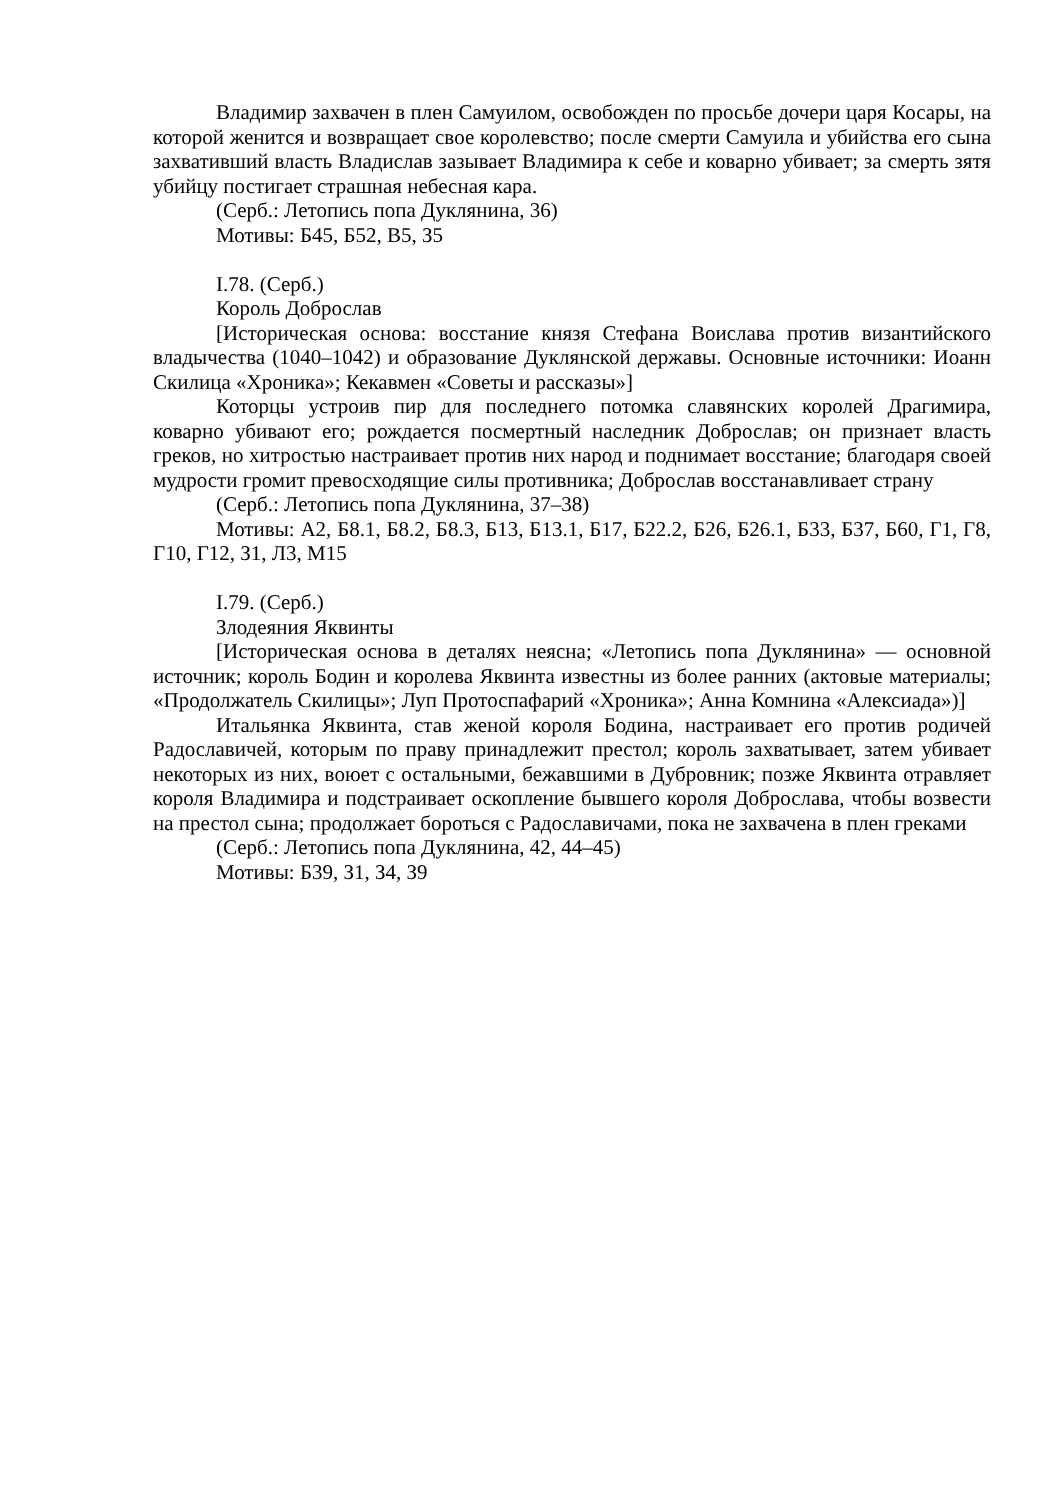Владимир захвачен в плен Самуилом, освобожден по просьбе дочери царя Косары, на которой женится и возвращает свое королевство; после смерти Самуила и убийства его сына захвативший власть Владислав зазывает Владимира к себе и коварно убивает; за смерть зятя убийцу постигает страшная небесная кара.
(Серб.: Летопись попа Дуклянина, 36)
Мотивы: Б45, Б52, В5, З5
I.78. (Серб.)
Король Доброслав
[Историческая основа: восстание князя Стефана Воислава против византийского владычества (1040–1042) и образование Дуклянской державы. Основные источники: Иоанн Скилица «Хроника»; Кекавмен «Советы и рассказы»]
Которцы устроив пир для последнего потомка славянских королей Драгимира, коварно убивают его; рождается посмертный наследник Доброслав; он признает власть греков, но хитростью настраивает против них народ и поднимает восстание; благодаря своей мудрости громит превосходящие силы противника; Доброслав восстанавливает страну
(Серб.: Летопись попа Дуклянина, 37–38)
Мотивы: А2, Б8.1, Б8.2, Б8.3, Б13, Б13.1, Б17, Б22.2, Б26, Б26.1, Б33, Б37, Б60, Г1, Г8, Г10, Г12, З1, Л3, М15
I.79. (Серб.)
Злодеяния Яквинты
[Историческая основа в деталях неясна; «Летопись попа Дуклянина» — основной источник; король Бодин и королева Яквинта известны из более ранних (актовые материалы; «Продолжатель Скилицы»; Луп Протоспафарий «Хроника»; Анна Комнина «Алексиада»)]
Итальянка Яквинта, став женой короля Бодина, настраивает его против родичей Радославичей, которым по праву принадлежит престол; король захватывает, затем убивает некоторых из них, воюет с остальными, бежавшими в Дубровник; позже Яквинта отравляет короля Владимира и подстраивает оскопление бывшего короля Доброслава, чтобы возвести на престол сына; продолжает бороться с Радославичами, пока не захвачена в плен греками
(Серб.: Летопись попа Дуклянина, 42, 44–45)
Мотивы: Б39, З1, З4, З9